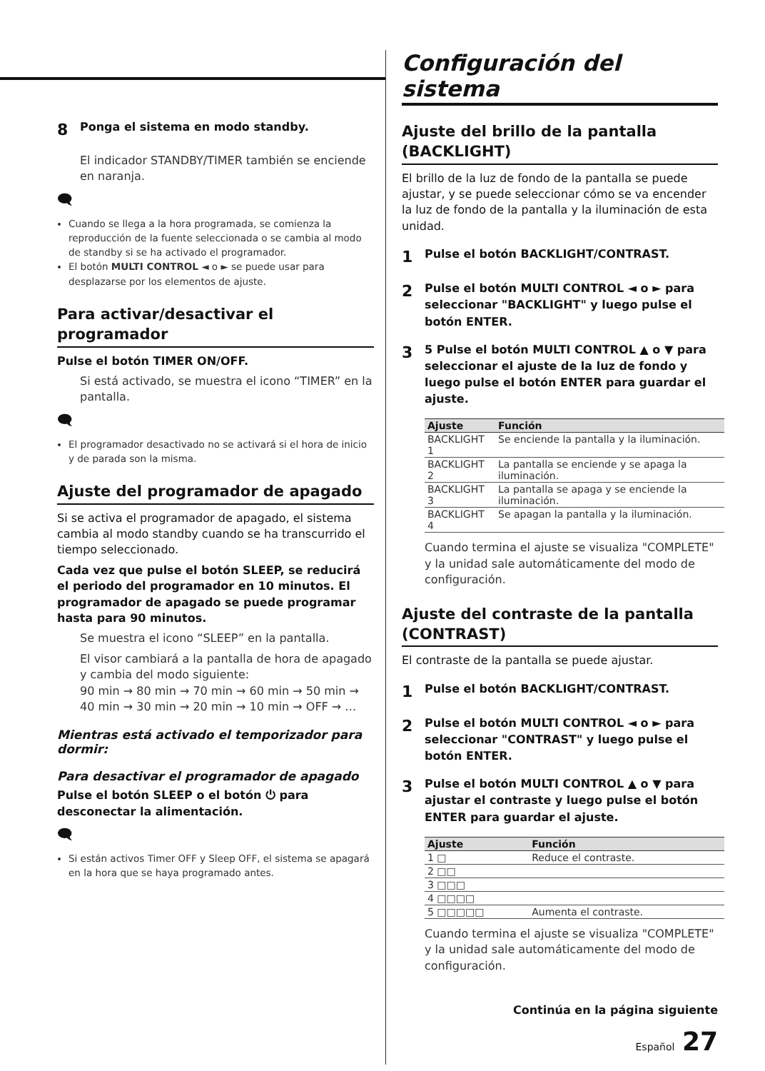8 Ponga el sistema en modo standby.
El indicador STANDBY/TIMER también se enciende en naranja.
🗨
Cuando se llega a la hora programada, se comienza la reproducción de la fuente seleccionada o se cambia al modo de standby si se ha activado el programador.
El botón MULTI CONTROL ◄ o ► se puede usar para desplazarse por los elementos de ajuste.
Para activar/desactivar el programador
Pulse el botón TIMER ON/OFF.
Si está activado, se muestra el icono “TIMER” en la pantalla.
🗨
El programador desactivado no se activará si el hora de inicio y de parada son la misma.
Ajuste del programador de apagado
Si se activa el programador de apagado, el sistema cambia al modo standby cuando se ha transcurrido el tiempo seleccionado.
Cada vez que pulse el botón SLEEP, se reducirá el periodo del programador en 10 minutos. El programador de apagado se puede programar hasta para 90 minutos.
Se muestra el icono “SLEEP” en la pantalla.
El visor cambiará a la pantalla de hora de apagado y cambia del modo siguiente:
90 min → 80 min → 70 min → 60 min → 50 min → 40 min → 30 min → 20 min → 10 min → OFF → …
Mientras está activado el temporizador para dormir:
Para desactivar el programador de apagado
Pulse el botón SLEEP o el botón ⏻ para desconectar la alimentación.
🗨
Si están activos Timer OFF y Sleep OFF, el sistema se apagará en la hora que se haya programado antes.
Configuración del sistema
Ajuste del brillo de la pantalla (BACKLIGHT)
El brillo de la luz de fondo de la pantalla se puede ajustar, y se puede seleccionar cómo se va encender la luz de fondo de la pantalla y la iluminación de esta unidad.
1 Pulse el botón BACKLIGHT/CONTRAST.
2 Pulse el botón MULTI CONTROL ◄ o ► para seleccionar "BACKLIGHT" y luego pulse el botón ENTER.
3 5 Pulse el botón MULTI CONTROL ▲ o ▼ para seleccionar el ajuste de la luz de fondo y luego pulse el botón ENTER para guardar el ajuste.
| Ajuste | Función |
| --- | --- |
| BACKLIGHT 1 | Se enciende la pantalla y la iluminación. |
| BACKLIGHT 2 | La pantalla se enciende y se apaga la iluminación. |
| BACKLIGHT 3 | La pantalla se apaga y se enciende la iluminación. |
| BACKLIGHT 4 | Se apagan la pantalla y la iluminación. |
Cuando termina el ajuste se visualiza "COMPLETE" y la unidad sale automáticamente del modo de configuración.
Ajuste del contraste de la pantalla (CONTRAST)
El contraste de la pantalla se puede ajustar.
1 Pulse el botón BACKLIGHT/CONTRAST.
2 Pulse el botón MULTI CONTROL ◄ o ► para seleccionar "CONTRAST" y luego pulse el botón ENTER.
3 Pulse el botón MULTI CONTROL ▲ o ▼ para ajustar el contraste y luego pulse el botón ENTER para guardar el ajuste.
| Ajuste | Función |
| --- | --- |
| 1 □ | Reduce el contraste. |
| 2 □□ | |
| 3 □□□ | |
| 4 □□□□ | |
| 5 □□□□□ | Aumenta el contraste. |
Cuando termina el ajuste se visualiza "COMPLETE" y la unidad sale automáticamente del modo de configuración.
Continúa en la página siguiente
Español 27